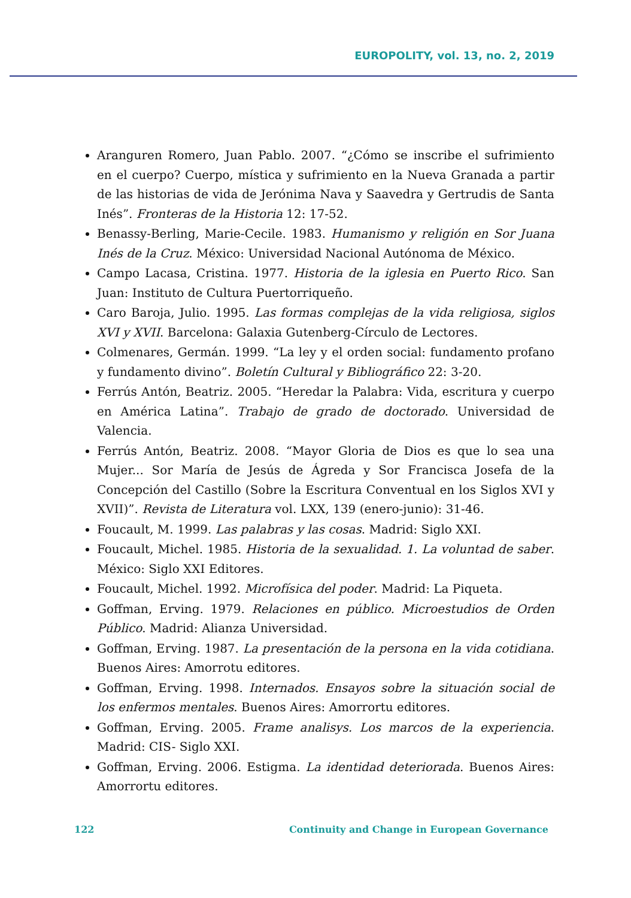EUROPOLITY, vol. 13, no. 2, 2019
Aranguren Romero, Juan Pablo. 2007. “¿Cómo se inscribe el sufrimiento en el cuerpo? Cuerpo, mística y sufrimiento en la Nueva Granada a partir de las historias de vida de Jerónima Nava y Saavedra y Gertrudis de Santa Inés”. Fronteras de la Historia 12: 17-52.
Benassy-Berling, Marie-Cecile. 1983. Humanismo y religión en Sor Juana Inés de la Cruz. México: Universidad Nacional Autónoma de México.
Campo Lacasa, Cristina. 1977. Historia de la iglesia en Puerto Rico. San Juan: Instituto de Cultura Puertorriqueño.
Caro Baroja, Julio. 1995. Las formas complejas de la vida religiosa, siglos XVI y XVII. Barcelona: Galaxia Gutenberg-Círculo de Lectores.
Colmenares, Germán. 1999. “La ley y el orden social: fundamento profano y fundamento divino”. Boletín Cultural y Bibliográfico 22: 3-20.
Ferrús Antón, Beatriz. 2005. “Heredar la Palabra: Vida, escritura y cuerpo en América Latina”. Trabajo de grado de doctorado. Universidad de Valencia.
Ferrús Antón, Beatriz. 2008. “Mayor Gloria de Dios es que lo sea una Mujer... Sor María de Jesús de Ágreda y Sor Francisca Josefa de la Concepción del Castillo (Sobre la Escritura Conventual en los Siglos XVI y XVII)”. Revista de Literatura vol. LXX, 139 (enero-junio): 31-46.
Foucault, M. 1999. Las palabras y las cosas. Madrid: Siglo XXI.
Foucault, Michel. 1985. Historia de la sexualidad. 1. La voluntad de saber. México: Siglo XXI Editores.
Foucault, Michel. 1992. Microfísica del poder. Madrid: La Piqueta.
Goffman, Erving. 1979. Relaciones en público. Microestudios de Orden Público. Madrid: Alianza Universidad.
Goffman, Erving. 1987. La presentación de la persona en la vida cotidiana. Buenos Aires: Amorrotu editores.
Goffman, Erving. 1998. Internados. Ensayos sobre la situación social de los enfermos mentales. Buenos Aires: Amorrortu editores.
Goffman, Erving. 2005. Frame analisys. Los marcos de la experiencia. Madrid: CIS- Siglo XXI.
Goffman, Erving. 2006. Estigma. La identidad deteriorada. Buenos Aires: Amorrortu editores.
122 Continuity and Change in European Governance